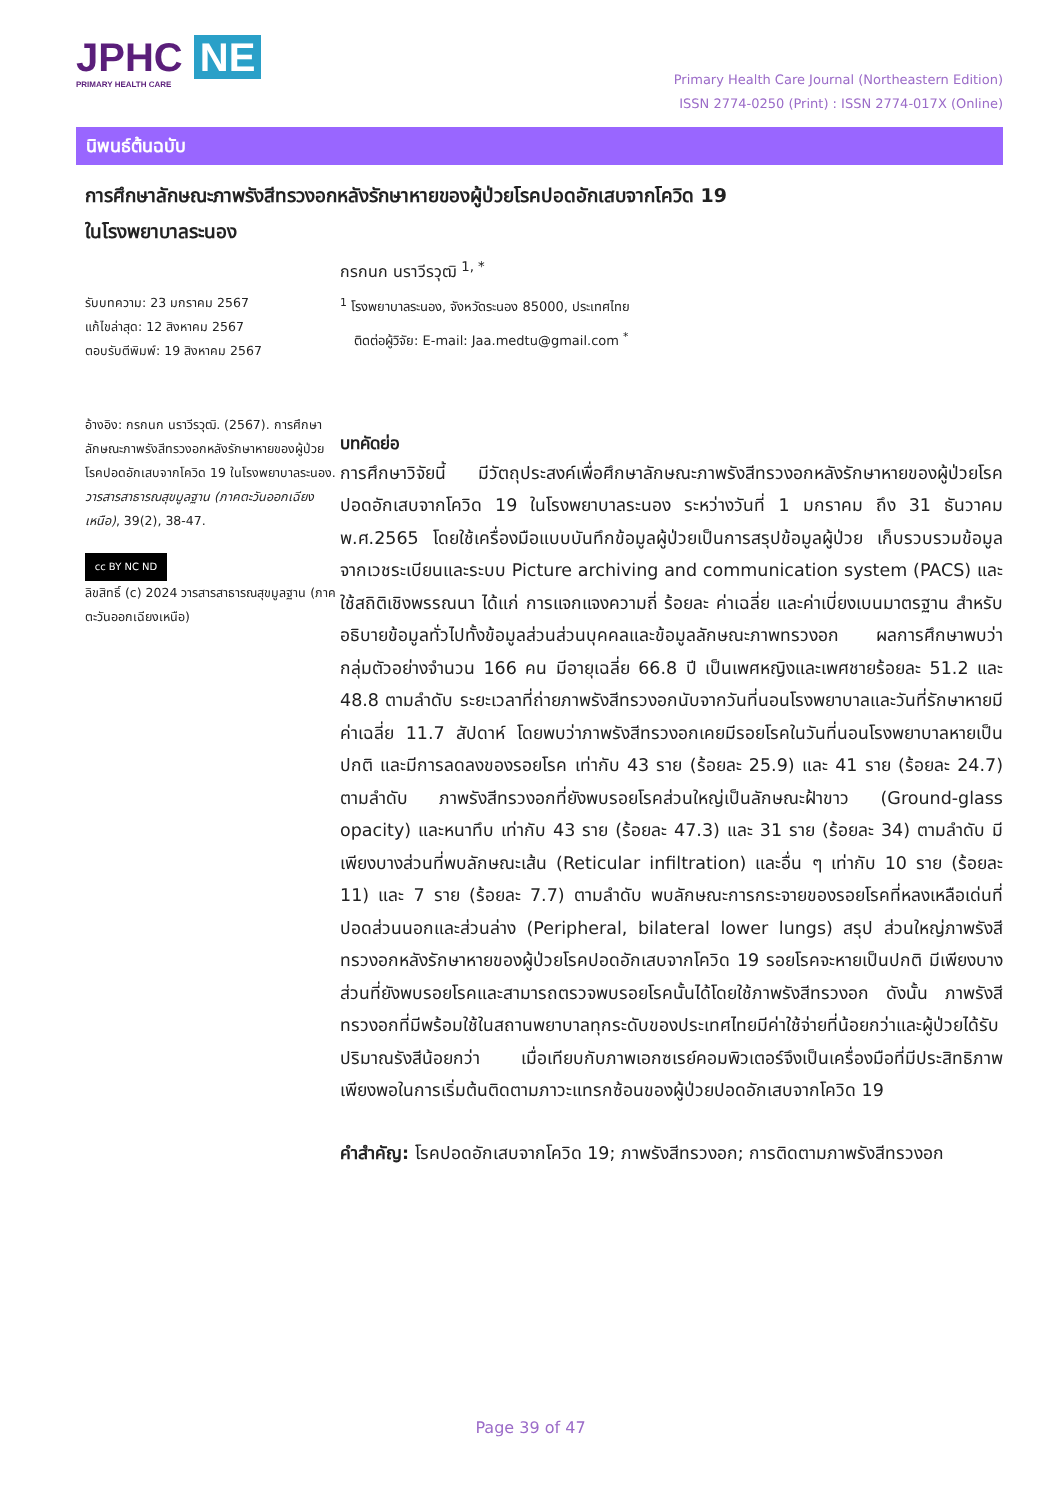JPHC NE
PRIMARY HEALTH CARE
Primary Health Care Journal (Northeastern Edition)
ISSN 2774-0250 (Print) : ISSN 2774-017X (Online)
นิพนธ์ต้นฉบับ
การศึกษาลักษณะภาพรังสีทรวงอกหลังรักษาหายของผู้ป่วยโรคปอดอักเสบจากโควิด 19
ในโรงพยาบาลระนอง
รับบทความ: 23 มกราคม 2567
แก้ไขล่าสุด: 12 สิงหาคม 2567
ตอบรับตีพิมพ์: 19 สิงหาคม 2567
อ้างอิง: กรกนก นราวีรวุฒิ. (2567). การศึกษาลักษณะภาพรังสีทรวงอกหลังรักษาหายของผู้ป่วยโรคปอดอักเสบจากโควิด 19 ในโรงพยาบาลระนอง. วารสารสาธารณสุขมูลฐาน (ภาคตะวันออกเฉียงเหนือ), 39(2), 38-47.
cc BY NC ND
ลิขสิทธิ์ (c) 2024 วารสารสาธารณสุขมูลฐาน (ภาคตะวันออกเฉียงเหนือ)
กรกนก นราวีรวุฒิ <sup>1, *</sup>
<sup>1</sup> โรงพยาบาลระนอง, จังหวัดระนอง 85000, ประเทศไทย
ติดต่อผู้วิจัย: E-mail: Jaa.medtu@gmail.com <sup>*</sup>
บทคัดย่อ
การศึกษาวิจัยนี้ มีวัตถุประสงค์เพื่อศึกษาลักษณะภาพรังสีทรวงอกหลังรักษาหายของผู้ป่วยโรคปอดอักเสบจากโควิด 19 ในโรงพยาบาลระนอง ระหว่างวันที่ 1 มกราคม ถึง 31 ธันวาคม พ.ศ.2565 โดยใช้เครื่องมือแบบบันทึกข้อมูลผู้ป่วยเป็นการสรุปข้อมูลผู้ป่วย เก็บรวบรวมข้อมูลจากเวชระเบียนและระบบ Picture archiving and communication system (PACS) และใช้สถิติเชิงพรรณนา ได้แก่ การแจกแจงความถี่ ร้อยละ ค่าเฉลี่ย และค่าเบี่ยงเบนมาตรฐาน สำหรับอธิบายข้อมูลทั่วไปทั้งข้อมูลส่วนส่วนบุคคลและข้อมูลลักษณะภาพทรวงอก ผลการศึกษาพบว่า กลุ่มตัวอย่างจำนวน 166 คน มีอายุเฉลี่ย 66.8 ปี เป็นเพศหญิงและเพศชายร้อยละ 51.2 และ 48.8 ตามลำดับ ระยะเวลาที่ถ่ายภาพรังสีทรวงอกนับจากวันที่นอนโรงพยาบาลและวันที่รักษาหายมีค่าเฉลี่ย 11.7 สัปดาห์ โดยพบว่าภาพรังสีทรวงอกเคยมีรอยโรคในวันที่นอนโรงพยาบาลหายเป็นปกติ และมีการลดลงของรอยโรค เท่ากับ 43 ราย (ร้อยละ 25.9) และ 41 ราย (ร้อยละ 24.7) ตามลำดับ ภาพรังสีทรวงอกที่ยังพบรอยโรคส่วนใหญ่เป็นลักษณะฝ้าขาว (Ground-glass opacity) และหนาทึบ เท่ากับ 43 ราย (ร้อยละ 47.3) และ 31 ราย (ร้อยละ 34) ตามลำดับ มีเพียงบางส่วนที่พบลักษณะเส้น (Reticular infiltration) และอื่น ๆ เท่ากับ 10 ราย (ร้อยละ 11) และ 7 ราย (ร้อยละ 7.7) ตามลำดับ พบลักษณะการกระจายของรอยโรคที่หลงเหลือเด่นที่ปอดส่วนนอกและส่วนล่าง (Peripheral, bilateral lower lungs) สรุป ส่วนใหญ่ภาพรังสีทรวงอกหลังรักษาหายของผู้ป่วยโรคปอดอักเสบจากโควิด 19 รอยโรคจะหายเป็นปกติ มีเพียงบางส่วนที่ยังพบรอยโรคและสามารถตรวจพบรอยโรคนั้นได้โดยใช้ภาพรังสีทรวงอก ดังนั้น ภาพรังสีทรวงอกที่มีพร้อมใช้ในสถานพยาบาลทุกระดับของประเทศไทยมีค่าใช้จ่ายที่น้อยกว่าและผู้ป่วยได้รับปริมาณรังสีน้อยกว่า เมื่อเทียบกับภาพเอกซเรย์คอมพิวเตอร์จึงเป็นเครื่องมือที่มีประสิทธิภาพเพียงพอในการเริ่มต้นติดตามภาวะแทรกซ้อนของผู้ป่วยปอดอักเสบจากโควิด 19
คำสำคัญ: โรคปอดอักเสบจากโควิด 19; ภาพรังสีทรวงอก; การติดตามภาพรังสีทรวงอก
Page 39 of 47